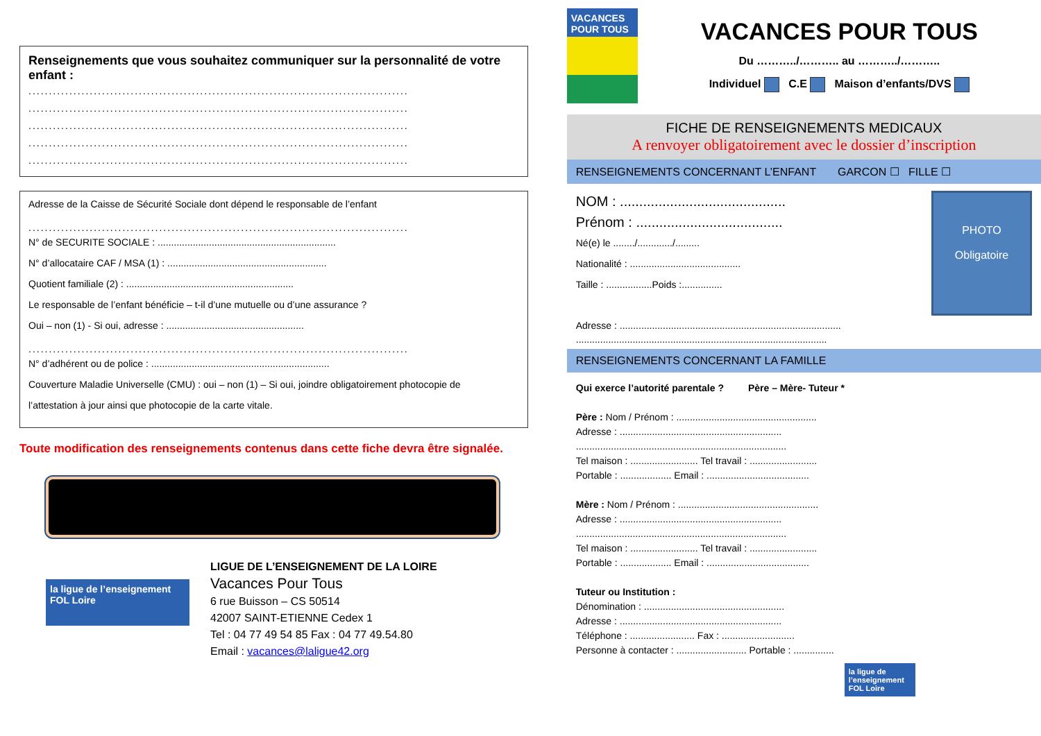Renseignements que vous souhaitez communiquer sur la personnalité de votre enfant :
.............................................................................................
.............................................................................................
.............................................................................................
.............................................................................................
.............................................................................................
Adresse de la Caisse de Sécurité Sociale dont dépend le responsable de l’enfant
.............................................................................................
N° de SECURITE SOCIALE : ..................................................................
N° d’allocataire CAF / MSA (1) : ...........................................................
Quotient familiale (2) : ..............................................................
Le responsable de l’enfant bénéficie – t-il d’une mutuelle ou d’une assurance ?
Oui – non (1) - Si oui, adresse : ...................................................
.............................................................................................
N° d’adhérent ou de police : ..................................................................
Couverture Maladie Universelle (CMU) : oui – non (1) – Si oui, joindre obligatoirement photocopie de
l’attestation à jour ainsi que photocopie de la carte vitale.
Toute modification des renseignements contenus dans cette fiche devra être signalée.
la ligue de l’enseignement
FOL Loire
LIGUE DE L’ENSEIGNEMENT DE LA LOIRE
Vacances Pour Tous
6 rue Buisson – CS 50514
42007 SAINT-ETIENNE Cedex 1
Tel : 04 77 49 54 85 Fax : 04 77 49.54.80
Email : vacances@laligue42.org
VACANCES POUR TOUS
VACANCES POUR TOUS
Du ………../……….. au ………../………..
Individuel C.E Maison d’enfants/DVS
FICHE DE RENSEIGNEMENTS MEDICAUX
A renvoyer obligatoirement avec le dossier d’inscription
RENSEIGNEMENTS CONCERNANT L’ENFANT GARCON ☐ FILLE ☐
NOM : ...........................................
Prénom : ......................................
Né(e) le ......../............./.........
Nationalité : .........................................
Taille : .................Poids :...............
PHOTO
Obligatoire
Adresse : ..................................................................................
.............................................................................................
RENSEIGNEMENTS CONCERNANT LA FAMILLE
Qui exerce l’autorité parentale ? Père – Mère- Tuteur *
Père : Nom / Prénom : ....................................................
Adresse : ............................................................
..............................................................................
Tel maison : ......................... Tel travail : .........................
Portable : ................... Email : ......................................
Mère : Nom / Prénom : ....................................................
Adresse : ............................................................
..............................................................................
Tel maison : ......................... Tel travail : .........................
Portable : ................... Email : ......................................
Tuteur ou Institution :
Dénomination : ....................................................
Adresse : ............................................................
Téléphone : ........................ Fax : ...........................
Personne à contacter : .......................... Portable : ...............
la ligue de l’enseignement FOL Loire